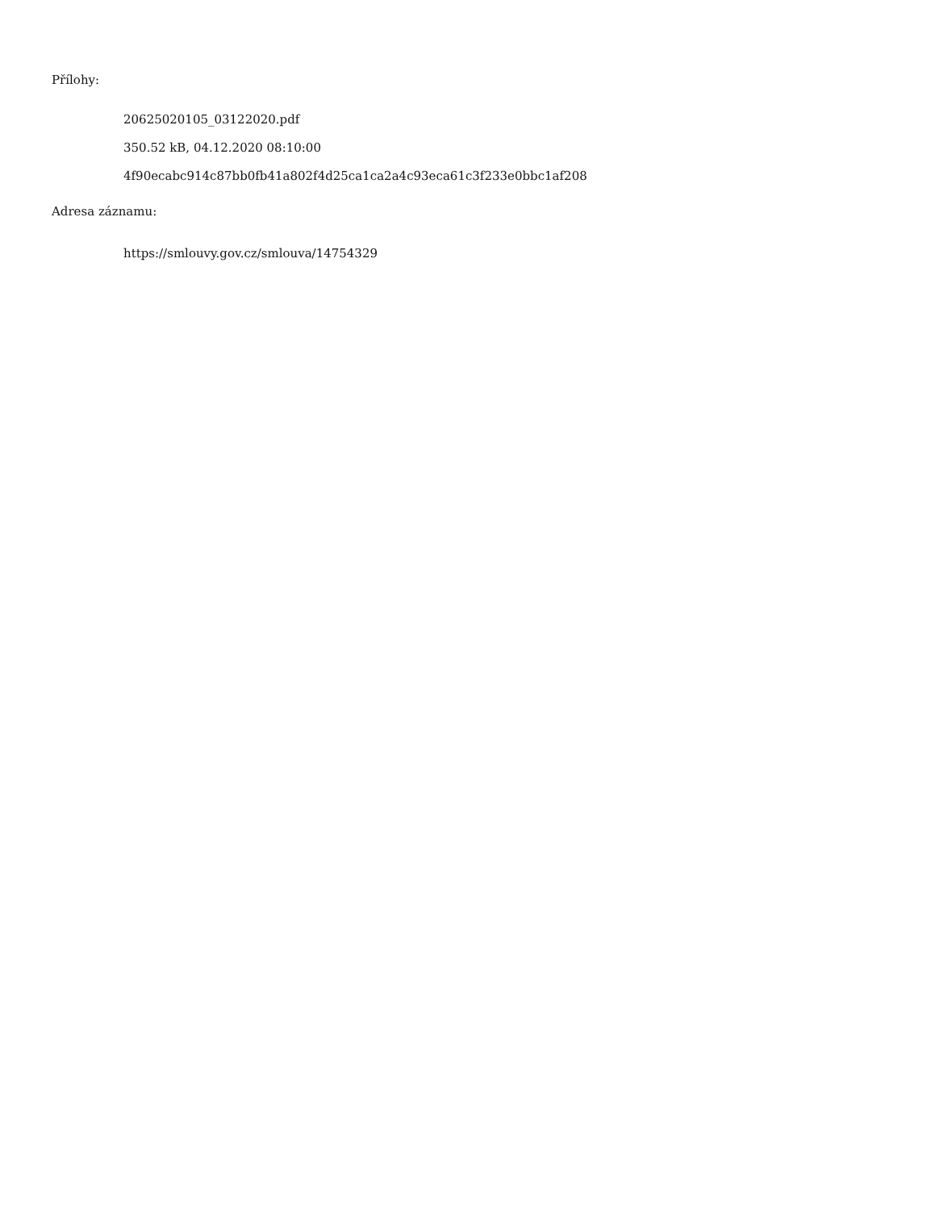Přílohy:
20625020105_03122020.pdf
350.52 kB, 04.12.2020 08:10:00
4f90ecabc914c87bb0fb41a802f4d25ca1ca2a4c93eca61c3f233e0bbc1af208
Adresa záznamu:
https://smlouvy.gov.cz/smlouva/14754329